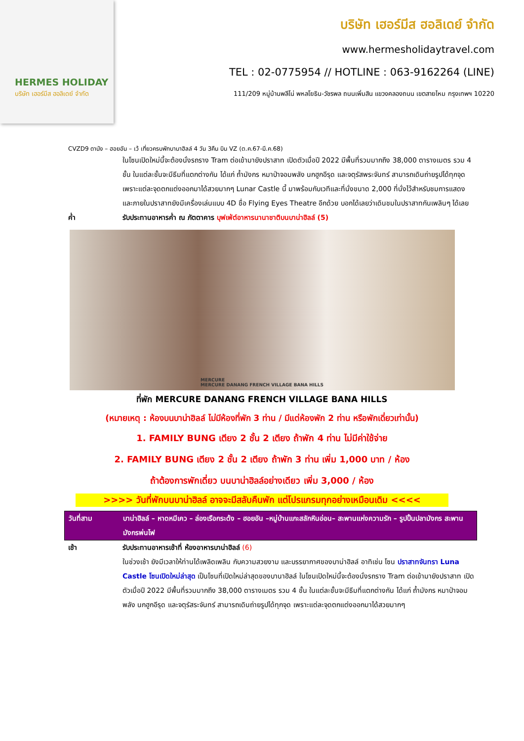HERMES HOLIDAY
บริษัท เฮอร์มีส ฮอลิเดย์ จำกัด
บริษัท เฮอร์มีส ฮอลิเดย์ จำกัด
www.hermesholidaytravel.com
TEL : 02-0775954 // HOTLINE : 063-9162264 (LINE)
111/209 หมู่บ้านพลีโน่ พหลโยธิน-วัชรพล ถนนเพิ่มสิน แขวงคลองถนน เขตสายไหม กรุงเทพฯ 10220
CVZD9 ดานัง – ฮอยอัน – เว้ เที่ยวครบพักบานาฮิลล์ 4 วัน 3คืน บิน VZ (ต.ค.67-มี.ค.68)
ในโซนเปิดใหม่นี้จะต้องนั่งรถราง Tram ต่อเข้ามายังปราสาท เปิดตัวเมื่อปี 2022 มีพื้นที่รวมมากถึง 38,000 ตารางเมตร รวม 4 ชั้น ในแต่ละชั้นจะมีธีมที่แตกต่างกัน ได้แก่ ถ้ำมังกร หมาป่าจอมพลัง นกฮูกอีรุด และจตุรัสพระจันทร์ สามารถเดินถ่ายรูปได้ทุกจุด เพราะแต่ละจุดตกแต่งออกมาได้สวยมากๆ Lunar Castle นี้ มาพร้อมกับเวทีและที่นั่งขนาด 2,000 ที่นั่งไว้สำหรับชมการแสดง และภายในปราสาทยังมีเครื่องเล่นแบบ 4D ชื่อ Flying Eyes Theatre อีกด้วย บอกได้เลยว่าเดินชมในปราสาทกันเพลินๆ ได้เลย
ค่ำ รับประทานอาหารค่ำ ณ ภัตตาคาร บุฟเฟ่ต์อาหารนานาชาติบนบาน่าฮิลล์ (5)
MERCURE
MERCURE DANANG FRENCH VILLAGE BANA HILLS
ที่พัก MERCURE DANANG FRENCH VILLAGE BANA HILLS
(หมายเหตุ : ห้องบนบาน่าฮิลล์ ไม่มีห้องที่พัก 3 ท่าน / มีแต่ห้องพัก 2 ท่าน หรือพักเดี่ยวเท่านั้น)
1. FAMILY BUNG เตียง 2 ชั้น 2 เตียง ถ้าพัก 4 ท่าน ไม่มีค่าใช้จ่าย
2. FAMILY BUNG เตียง 2 ชั้น 2 เตียง ถ้าพัก 3 ท่าน เพิ่ม 1,000 บาท / ห้อง
ถ้าต้องการพักเดี่ยว บนบาน่าฮิลล์อย่างเดียว เพิ่ม 3,000 / ห้อง
>>>> วันที่พักบนบาน่าฮิลล์ อาจจะมีสลับคืนพัก แต่โปรแกรมทุกอย่างเหมือนเดิม <<<<
วันที่สาม บาน่าฮิลล์ – หาดหมีเคว – ล่องเรือกระด้ง – ฮอยอัน –หมู่บ้านแกะสลักหินอ่อน– สะพานแห่งความรัก – รูปปั้นปลามังกร สะพานมังกรพ่นไฟ
เช้า รับประทานอาหารเช้าที่ ห้องอาหารบาน่าฮิลล์ (6)
ในช่วงเช้า ยังมีเวลาให้ท่านได้เพลิดเพลิน กับความสวยงาม และบรรยากาศของบาน่าฮิลล์ อาทิเช่น โซน ปราสาทจันทรา Luna Castle โซนเปิดใหม่ล่าสุด เป็นโซนที่เปิดใหม่ล่าสุดของบานาฮิลล์ ในโซนเปิดใหม่นี้จะต้องนั่งรถราง Tram ต่อเข้ามายังปราสาท เปิดตัวเมื่อปี 2022 มีพื้นที่รวมมากถึง 38,000 ตารางเมตร รวม 4 ชั้น ในแต่ละชั้นจะมีธีมที่แตกต่างกัน ได้แก่ ถ้ำมังกร หมาป่าจอมพลัง นกฮูกอีรุด และจตุรัสระจันทร์ สามารถเดินถ่ายรูปได้ทุกจุด เพราะแต่ละจุดตกแต่งออกมาได้สวยมากๆ